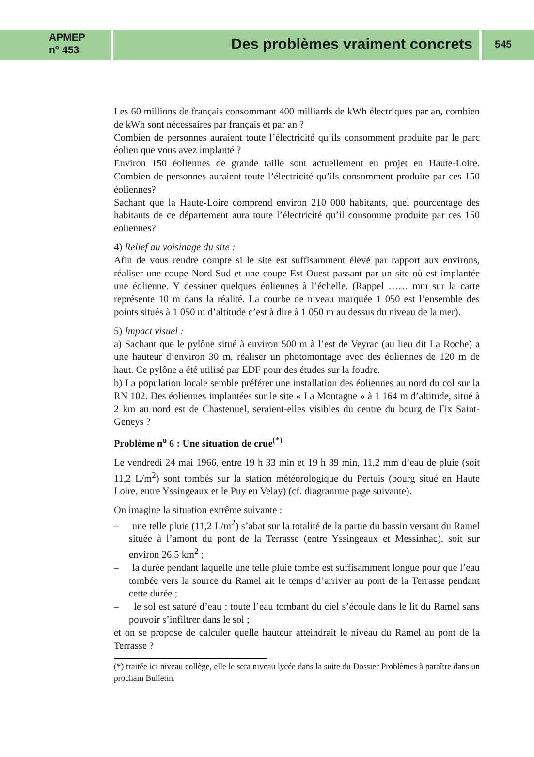APMEP
n<sup>o</sup> 453
Des problèmes vraiment concrets
545
Les 60 millions de français consommant 400 milliards de kWh électriques par an, combien de kWh sont nécessaires par français et par an ?
Combien de personnes auraient toute l’électricité qu’ils consomment produite par le parc éolien que vous avez implanté ?
Environ 150 éoliennes de grande taille sont actuellement en projet en Haute-Loire. Combien de personnes auraient toute l’électricité qu’ils consomment produite par ces 150 éoliennes?
Sachant que la Haute-Loire comprend environ 210 000 habitants, quel pourcentage des habitants de ce département aura toute l’électricité qu’il consomme produite par ces 150 éoliennes?
4) Relief au voisinage du site :
Afin de vous rendre compte si le site est suffisamment élevé par rapport aux environs, réaliser une coupe Nord-Sud et une coupe Est-Ouest passant par un site où est implantée une éolienne. Y dessiner quelques éoliennes à l’échelle. (Rappel …… mm sur la carte représente 10 m dans la réalité. La courbe de niveau marquée 1 050 est l’ensemble des points situés à 1 050 m d’altitude c’est à dire à 1 050 m au dessus du niveau de la mer).
5) Impact visuel :
a) Sachant que le pylône situé à environ 500 m à l’est de Veyrac (au lieu dit La Roche) a une hauteur d’environ 30 m, réaliser un photomontage avec des éoliennes de 120 m de haut. Ce pylône a été utilisé par EDF pour des études sur la foudre.
b) La population locale semble préférer une installation des éoliennes au nord du col sur la RN 102. Des éoliennes implantées sur le site « La Montagne » à 1 164 m d’altitude, situé à 2 km au nord est de Chastenuel, seraient-elles visibles du centre du bourg de Fix Saint-Geneys ?
Problème n<sup>o</sup> 6 : Une situation de crue<sup>(*)</sup>
Le vendredi 24 mai 1966, entre 19 h 33 min et 19 h 39 min, 11,2 mm d’eau de pluie (soit 11,2 L/m<sup>2</sup>) sont tombés sur la station météorologique du Pertuis (bourg situé en Haute Loire, entre Yssingeaux et le Puy en Velay) (cf. diagramme page suivante).
On imagine la situation extrême suivante :
– une telle pluie (11,2 L/m<sup>2</sup>) s’abat sur la totalité de la partie du bassin versant du Ramel située à l’amont du pont de la Terrasse (entre Yssingeaux et Messinhac), soit sur environ 26,5 km<sup>2</sup> ;
– la durée pendant laquelle une telle pluie tombe est suffisamment longue pour que l’eau tombée vers la source du Ramel ait le temps d’arriver au pont de la Terrasse pendant cette durée ;
– le sol est saturé d’eau : toute l’eau tombant du ciel s’écoule dans le lit du Ramel sans pouvoir s’infiltrer dans le sol ;
et on se propose de calculer quelle hauteur atteindrait le niveau du Ramel au pont de la Terrasse ?
(*) traitée ici niveau collège, elle le sera niveau lycée dans la suite du Dossier Problèmes à paraître dans un prochain Bulletin.